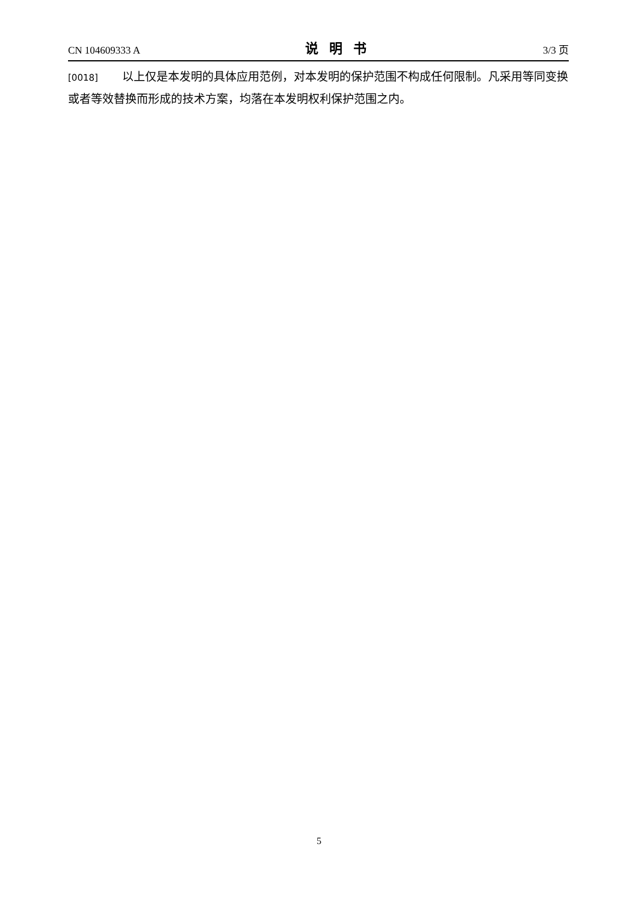CN 104609333 A 说明书 3/3 页
[0018] 以上仅是本发明的具体应用范例，对本发明的保护范围不构成任何限制。凡采用等同变换或者等效替换而形成的技术方案，均落在本发明权利保护范围之内。
5